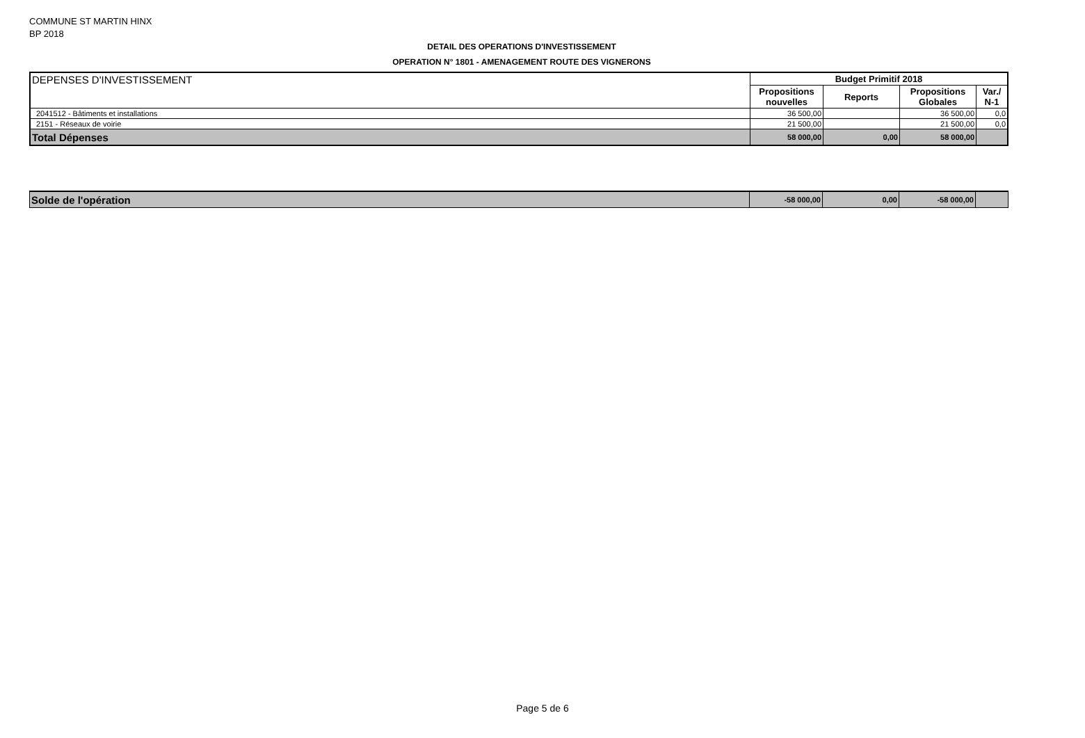COMMUNE ST MARTIN HINX
BP 2018
DETAIL DES OPERATIONS D'INVESTISSEMENT
OPERATION N° 1801 - AMENAGEMENT ROUTE DES VIGNERONS
| DEPENSES D'INVESTISSEMENT | Budget Primitif 2018 | | | |
| | Propositions nouvelles | Reports | Propositions Globales | Var./ N-1 |
| 2041512 - Bâtiments et installations | 36 500,00 | | 36 500,00 | 0,0 |
| 2151 - Réseaux de voirie | 21 500,00 | | 21 500,00 | 0,0 |
| Total Dépenses | 58 000,00 | 0,00 | 58 000,00 | |
| Solde de l'opération | -58 000,00 | 0,00 | -58 000,00 | |
Page 5 de 6